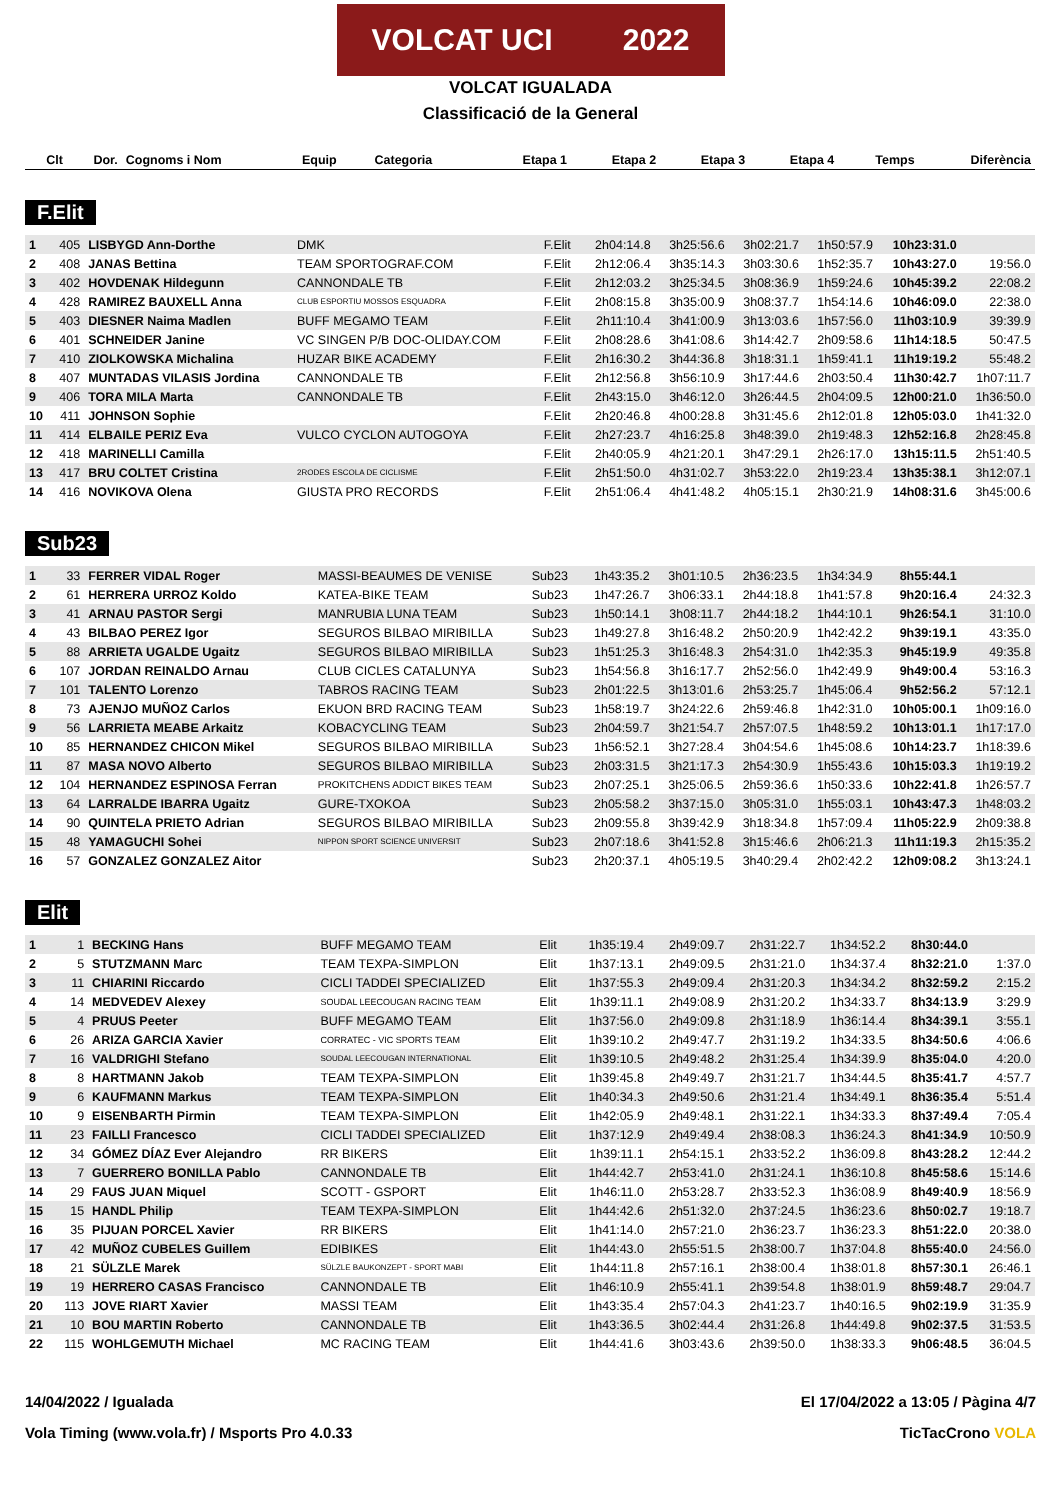VOLCAT UCI 2022
VOLCAT IGUALADA
Classificació de la General
| Clt | Dor. | Cognoms i Nom | Equip | Categoria | Etapa 1 | Etapa 2 | Etapa 3 | Etapa 4 | Temps | Diferència |
| --- | --- | --- | --- | --- | --- | --- | --- | --- | --- | --- |
F.Elit
| 1 | 405 | LISBYGD Ann-Dorthe | DMK | F.Elit | 2h04:14.8 | 3h25:56.6 | 3h02:21.7 | 1h50:57.9 | 10h23:31.0 | |
| 2 | 408 | JANAS Bettina | TEAM SPORTOGRAF.COM | F.Elit | 2h12:06.4 | 3h35:14.3 | 3h03:30.6 | 1h52:35.7 | 10h43:27.0 | 19:56.0 |
| 3 | 402 | HOVDENAK Hildegunn | CANNONDALE TB | F.Elit | 2h12:03.2 | 3h25:34.5 | 3h08:36.9 | 1h59:24.6 | 10h45:39.2 | 22:08.2 |
| 4 | 428 | RAMIREZ BAUXELL Anna | CLUB ESPORTIU MOSSOS ESQUADRA | F.Elit | 2h08:15.8 | 3h35:00.9 | 3h08:37.7 | 1h54:14.6 | 10h46:09.0 | 22:38.0 |
| 5 | 403 | DIESNER Naima Madlen | BUFF MEGAMO TEAM | F.Elit | 2h11:10.4 | 3h41:00.9 | 3h13:03.6 | 1h57:56.0 | 11h03:10.9 | 39:39.9 |
| 6 | 401 | SCHNEIDER Janine | VC SINGEN P/B DOC-OLIDAY.COM | F.Elit | 2h08:28.6 | 3h41:08.6 | 3h14:42.7 | 2h09:58.6 | 11h14:18.5 | 50:47.5 |
| 7 | 410 | ZIOLKOWSKA Michalina | HUZAR BIKE ACADEMY | F.Elit | 2h16:30.2 | 3h44:36.8 | 3h18:31.1 | 1h59:41.1 | 11h19:19.2 | 55:48.2 |
| 8 | 407 | MUNTADAS VILASIS Jordina | CANNONDALE TB | F.Elit | 2h12:56.8 | 3h56:10.9 | 3h17:44.6 | 2h03:50.4 | 11h30:42.7 | 1h07:11.7 |
| 9 | 406 | TORA MILA Marta | CANNONDALE TB | F.Elit | 2h43:15.0 | 3h46:12.0 | 3h26:44.5 | 2h04:09.5 | 12h00:21.0 | 1h36:50.0 |
| 10 | 411 | JOHNSON Sophie | | F.Elit | 2h20:46.8 | 4h00:28.8 | 3h31:45.6 | 2h12:01.8 | 12h05:03.0 | 1h41:32.0 |
| 11 | 414 | ELBAILE PERIZ Eva | VULCO CYCLON AUTOGOYA | F.Elit | 2h27:23.7 | 4h16:25.8 | 3h48:39.0 | 2h19:48.3 | 12h52:16.8 | 2h28:45.8 |
| 12 | 418 | MARINELLI Camilla | | F.Elit | 2h40:05.9 | 4h21:20.1 | 3h47:29.1 | 2h26:17.0 | 13h15:11.5 | 2h51:40.5 |
| 13 | 417 | BRU COLTET Cristina | 2RODES ESCOLA DE CICLISME | F.Elit | 2h51:50.0 | 4h31:02.7 | 3h53:22.0 | 2h19:23.4 | 13h35:38.1 | 3h12:07.1 |
| 14 | 416 | NOVIKOVA Olena | GIUSTA PRO RECORDS | F.Elit | 2h51:06.4 | 4h41:48.2 | 4h05:15.1 | 2h30:21.9 | 14h08:31.6 | 3h45:00.6 |
Sub23
| 1 | 33 | FERRER VIDAL Roger | MASSI-BEAUMES DE VENISE | Sub23 | 1h43:35.2 | 3h01:10.5 | 2h36:23.5 | 1h34:34.9 | 8h55:44.1 | |
| 2 | 61 | HERRERA URROZ Koldo | KATEA-BIKE TEAM | Sub23 | 1h47:26.7 | 3h06:33.1 | 2h44:18.8 | 1h41:57.8 | 9h20:16.4 | 24:32.3 |
| 3 | 41 | ARNAU PASTOR Sergi | MANRUBIA LUNA TEAM | Sub23 | 1h50:14.1 | 3h08:11.7 | 2h44:18.2 | 1h44:10.1 | 9h26:54.1 | 31:10.0 |
| 4 | 43 | BILBAO PEREZ Igor | SEGUROS BILBAO MIRIBILLA | Sub23 | 1h49:27.8 | 3h16:48.2 | 2h50:20.9 | 1h42:42.2 | 9h39:19.1 | 43:35.0 |
| 5 | 88 | ARRIETA UGALDE Ugaitz | SEGUROS BILBAO MIRIBILLA | Sub23 | 1h51:25.3 | 3h16:48.3 | 2h54:31.0 | 1h42:35.3 | 9h45:19.9 | 49:35.8 |
| 6 | 107 | JORDAN REINALDO Arnau | CLUB CICLES CATALUNYA | Sub23 | 1h54:56.8 | 3h16:17.7 | 2h52:56.0 | 1h42:49.9 | 9h49:00.4 | 53:16.3 |
| 7 | 101 | TALENTO Lorenzo | TABROS RACING TEAM | Sub23 | 2h01:22.5 | 3h13:01.6 | 2h53:25.7 | 1h45:06.4 | 9h52:56.2 | 57:12.1 |
| 8 | 73 | AJENJO MUÑOZ Carlos | EKUON BRD RACING TEAM | Sub23 | 1h58:19.7 | 3h24:22.6 | 2h59:46.8 | 1h42:31.0 | 10h05:00.1 | 1h09:16.0 |
| 9 | 56 | LARRIETA MEABE Arkaitz | KOBACYCLING TEAM | Sub23 | 2h04:59.7 | 3h21:54.7 | 2h57:07.5 | 1h48:59.2 | 10h13:01.1 | 1h17:17.0 |
| 10 | 85 | HERNANDEZ CHICON Mikel | SEGUROS BILBAO MIRIBILLA | Sub23 | 1h56:52.1 | 3h27:28.4 | 3h04:54.6 | 1h45:08.6 | 10h14:23.7 | 1h18:39.6 |
| 11 | 87 | MASA NOVO Alberto | SEGUROS BILBAO MIRIBILLA | Sub23 | 2h03:31.5 | 3h21:17.3 | 2h54:30.9 | 1h55:43.6 | 10h15:03.3 | 1h19:19.2 |
| 12 | 104 | HERNANDEZ ESPINOSA Ferran | PROKITCHENS ADDICT BIKES TEAM | Sub23 | 2h07:25.1 | 3h25:06.5 | 2h59:36.6 | 1h50:33.6 | 10h22:41.8 | 1h26:57.7 |
| 13 | 64 | LARRALDE IBARRA Ugaitz | GURE-TXOKOA | Sub23 | 2h05:58.2 | 3h37:15.0 | 3h05:31.0 | 1h55:03.1 | 10h43:47.3 | 1h48:03.2 |
| 14 | 90 | QUINTELA PRIETO Adrian | SEGUROS BILBAO MIRIBILLA | Sub23 | 2h09:55.8 | 3h39:42.9 | 3h18:34.8 | 1h57:09.4 | 11h05:22.9 | 2h09:38.8 |
| 15 | 48 | YAMAGUCHI Sohei | NIPPON SPORT SCIENCE UNIVERSIT | Sub23 | 2h07:18.6 | 3h41:52.8 | 3h15:46.6 | 2h06:21.3 | 11h11:19.3 | 2h15:35.2 |
| 16 | 57 | GONZALEZ GONZALEZ Aitor | | Sub23 | 2h20:37.1 | 4h05:19.5 | 3h40:29.4 | 2h02:42.2 | 12h09:08.2 | 3h13:24.1 |
Elit
| 1 | 1 | BECKING Hans | BUFF MEGAMO TEAM | Elit | 1h35:19.4 | 2h49:09.7 | 2h31:22.7 | 1h34:52.2 | 8h30:44.0 | |
| 2 | 5 | STUTZMANN Marc | TEAM TEXPA-SIMPLON | Elit | 1h37:13.1 | 2h49:09.5 | 2h31:21.0 | 1h34:37.4 | 8h32:21.0 | 1:37.0 |
| 3 | 11 | CHIARINI Riccardo | CICLI TADDEI SPECIALIZED | Elit | 1h37:55.3 | 2h49:09.4 | 2h31:20.3 | 1h34:34.2 | 8h32:59.2 | 2:15.2 |
| 4 | 14 | MEDVEDEV Alexey | SOUDAL LEECOUGAN RACING TEAM | Elit | 1h39:11.1 | 2h49:08.9 | 2h31:20.2 | 1h34:33.7 | 8h34:13.9 | 3:29.9 |
| 5 | 4 | PRUUS Peeter | BUFF MEGAMO TEAM | Elit | 1h37:56.0 | 2h49:09.8 | 2h31:18.9 | 1h36:14.4 | 8h34:39.1 | 3:55.1 |
| 6 | 26 | ARIZA GARCIA Xavier | CORRATEC - VIC SPORTS TEAM | Elit | 1h39:10.2 | 2h49:47.7 | 2h31:19.2 | 1h34:33.5 | 8h34:50.6 | 4:06.6 |
| 7 | 16 | VALDRIGHI Stefano | SOUDAL LEECOUGAN INTERNATIONAL | Elit | 1h39:10.5 | 2h49:48.2 | 2h31:25.4 | 1h34:39.9 | 8h35:04.0 | 4:20.0 |
| 8 | 8 | HARTMANN Jakob | TEAM TEXPA-SIMPLON | Elit | 1h39:45.8 | 2h49:49.7 | 2h31:21.7 | 1h34:44.5 | 8h35:41.7 | 4:57.7 |
| 9 | 6 | KAUFMANN Markus | TEAM TEXPA-SIMPLON | Elit | 1h40:34.3 | 2h49:50.6 | 2h31:21.4 | 1h34:49.1 | 8h36:35.4 | 5:51.4 |
| 10 | 9 | EISENBARTH Pirmin | TEAM TEXPA-SIMPLON | Elit | 1h42:05.9 | 2h49:48.1 | 2h31:22.1 | 1h34:33.3 | 8h37:49.4 | 7:05.4 |
| 11 | 23 | FAILLI Francesco | CICLI TADDEI SPECIALIZED | Elit | 1h37:12.9 | 2h49:49.4 | 2h38:08.3 | 1h36:24.3 | 8h41:34.9 | 10:50.9 |
| 12 | 34 | GÓMEZ DÍAZ Ever Alejandro | RR BIKERS | Elit | 1h39:11.1 | 2h54:15.1 | 2h33:52.2 | 1h36:09.8 | 8h43:28.2 | 12:44.2 |
| 13 | 7 | GUERRERO BONILLA Pablo | CANNONDALE TB | Elit | 1h44:42.7 | 2h53:41.0 | 2h31:24.1 | 1h36:10.8 | 8h45:58.6 | 15:14.6 |
| 14 | 29 | FAUS JUAN Miquel | SCOTT - GSPORT | Elit | 1h46:11.0 | 2h53:28.7 | 2h33:52.3 | 1h36:08.9 | 8h49:40.9 | 18:56.9 |
| 15 | 15 | HANDL Philip | TEAM TEXPA-SIMPLON | Elit | 1h44:42.6 | 2h51:32.0 | 2h37:24.5 | 1h36:23.6 | 8h50:02.7 | 19:18.7 |
| 16 | 35 | PIJUAN PORCEL Xavier | RR BIKERS | Elit | 1h41:14.0 | 2h57:21.0 | 2h36:23.7 | 1h36:23.3 | 8h51:22.0 | 20:38.0 |
| 17 | 42 | MUÑOZ CUBELES Guillem | EDIBIKES | Elit | 1h44:43.0 | 2h55:51.5 | 2h38:00.7 | 1h37:04.8 | 8h55:40.0 | 24:56.0 |
| 18 | 21 | SÜLZLE Marek | SÜLZLE BAUKONZEPT - SPORT MABI | Elit | 1h44:11.8 | 2h57:16.1 | 2h38:00.4 | 1h38:01.8 | 8h57:30.1 | 26:46.1 |
| 19 | 19 | HERRERO CASAS Francisco | CANNONDALE TB | Elit | 1h46:10.9 | 2h55:41.1 | 2h39:54.8 | 1h38:01.9 | 8h59:48.7 | 29:04.7 |
| 20 | 113 | JOVE RIART Xavier | MASSI TEAM | Elit | 1h43:35.4 | 2h57:04.3 | 2h41:23.7 | 1h40:16.5 | 9h02:19.9 | 31:35.9 |
| 21 | 10 | BOU MARTIN Roberto | CANNONDALE TB | Elit | 1h43:36.5 | 3h02:44.4 | 2h31:26.8 | 1h44:49.8 | 9h02:37.5 | 31:53.5 |
| 22 | 115 | WOHLGEMUTH Michael | MC RACING TEAM | Elit | 1h44:41.6 | 3h03:43.6 | 2h39:50.0 | 1h38:33.3 | 9h06:48.5 | 36:04.5 |
14/04/2022 / Igualada El 17/04/2022 a 13:05 / Pàgina 4/7
Vola Timing (www.vola.fr) / Msports Pro 4.0.33 TicTacCrono VOLA